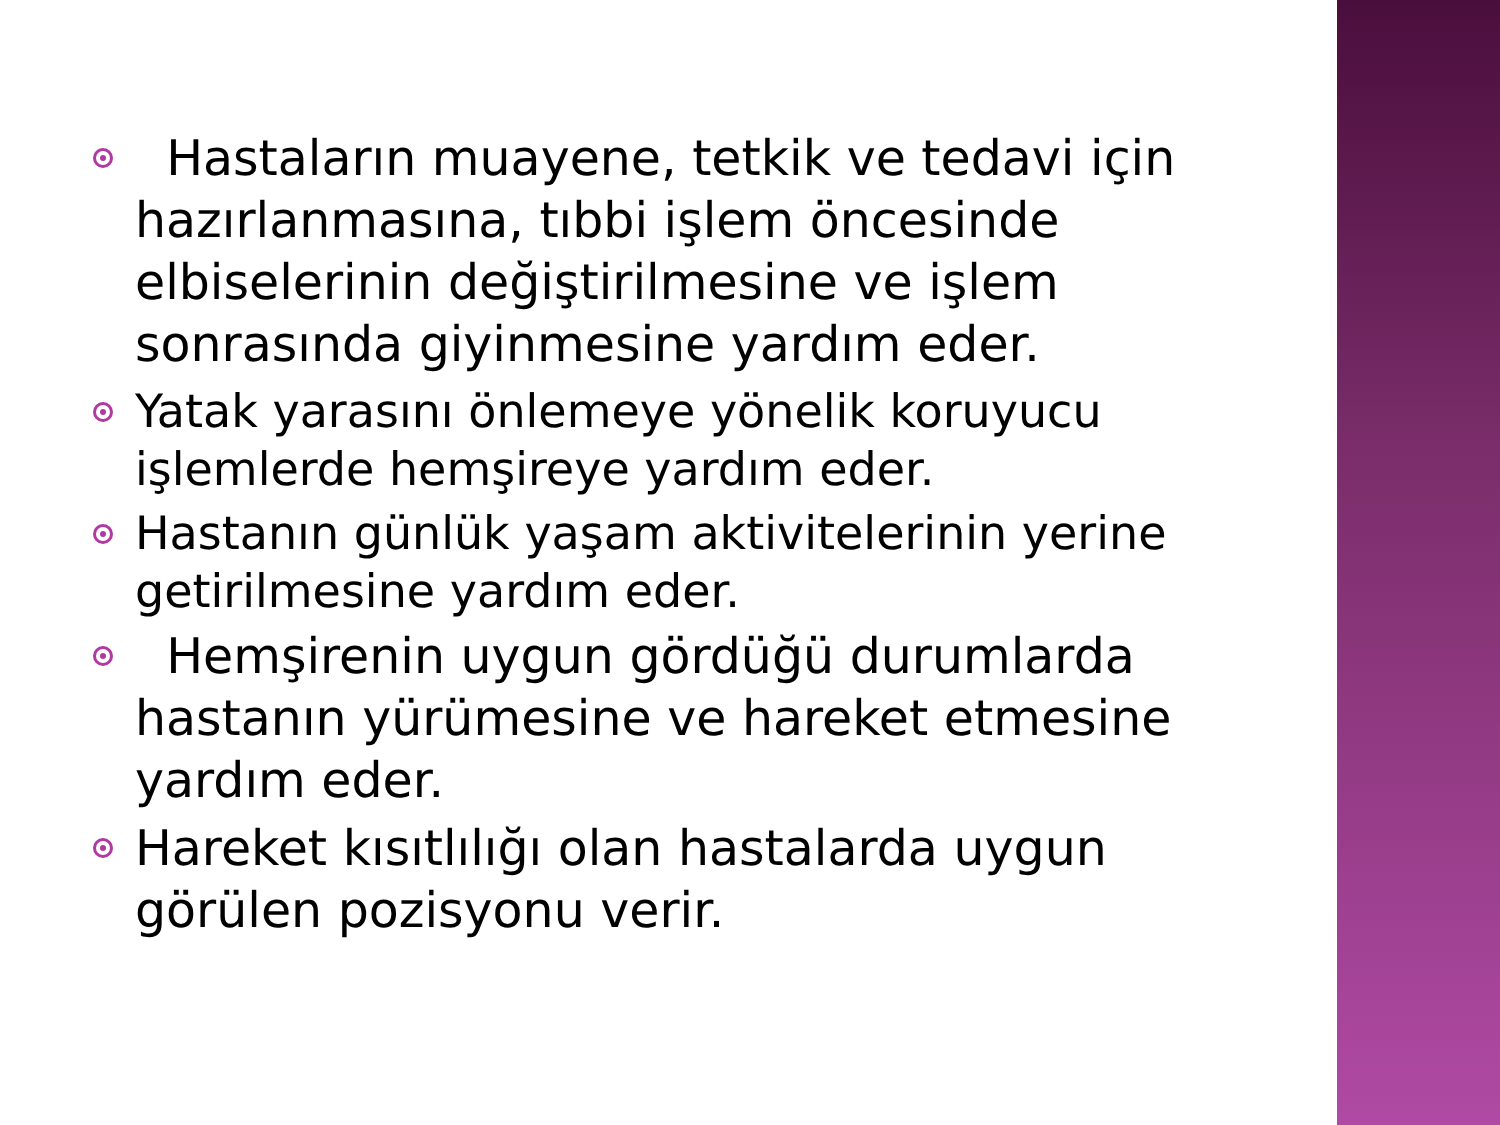Hastaların muayene, tetkik ve tedavi için hazırlanmasına, tıbbi işlem öncesinde elbiselerinin değiştirilmesine ve işlem sonrasında giyinmesine yardım eder.
Yatak yarasını önlemeye yönelik koruyucu işlemlerde hemşireye yardım eder.
Hastanın günlük yaşam aktivitelerinin yerine getirilmesine yardım eder.
Hemşirenin uygun gördüğü durumlarda hastanın yürümesine ve hareket etmesine yardım eder.
Hareket kısıtlılığı olan hastalarda uygun görülen pozisyonu verir.